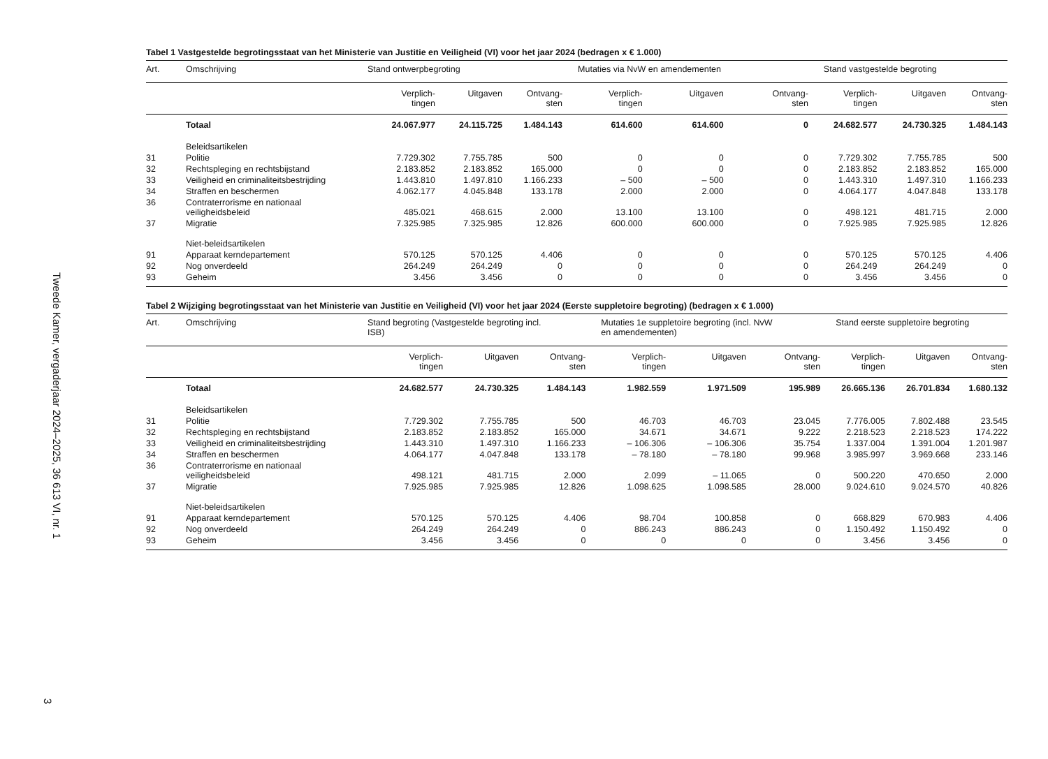Tweede Kamer, vergaderjaar 2024–2025, 36 613 VI, nr. 1
3
Tabel 1 Vastgestelde begrotingsstaat van het Ministerie van Justitie en Veiligheid (VI) voor het jaar 2024 (bedragen x € 1.000)
| Art. | Omschrijving | Stand ontwerpbegroting | | | Mutaties via NvW en amendementen | | | Stand vastgestelde begroting | | |
| --- | --- | --- | --- | --- | --- | --- | --- | --- | --- | --- |
| | | Verplich- tingen | Uitgaven | Ontvang- sten | Verplich- tingen | Uitgaven | Ontvang- sten | Verplich- tingen | Uitgaven | Ontvang- sten |
| | Totaal | 24.067.977 | 24.115.725 | 1.484.143 | 614.600 | 614.600 | 0 | 24.682.577 | 24.730.325 | 1.484.143 |
| | Beleidsartikelen | | | | | | | | | |
| 31 | Politie | 7.729.302 | 7.755.785 | 500 | 0 | 0 | 0 | 7.729.302 | 7.755.785 | 500 |
| 32 | Rechtspleging en rechtsbijstand | 2.183.852 | 2.183.852 | 165.000 | 0 | 0 | 0 | 2.183.852 | 2.183.852 | 165.000 |
| 33 | Veiligheid en criminaliteitsbestrijding | 1.443.810 | 1.497.810 | 1.166.233 | – 500 | – 500 | 0 | 1.443.310 | 1.497.310 | 1.166.233 |
| 34 | Straffen en beschermen | 4.062.177 | 4.045.848 | 133.178 | 2.000 | 2.000 | 0 | 4.064.177 | 4.047.848 | 133.178 |
| 36 | Contraterrorisme en nationaal veiligheidsbeleid | 485.021 | 468.615 | 2.000 | 13.100 | 13.100 | 0 | 498.121 | 481.715 | 2.000 |
| 37 | Migratie | 7.325.985 | 7.325.985 | 12.826 | 600.000 | 600.000 | 0 | 7.925.985 | 7.925.985 | 12.826 |
| | Niet-beleidsartikelen | | | | | | | | | |
| 91 | Apparaat kerndepartement | 570.125 | 570.125 | 4.406 | 0 | 0 | 0 | 570.125 | 570.125 | 4.406 |
| 92 | Nog onverdeeld | 264.249 | 264.249 | 0 | 0 | 0 | 0 | 264.249 | 264.249 | 0 |
| 93 | Geheim | 3.456 | 3.456 | 0 | 0 | 0 | 0 | 3.456 | 3.456 | 0 |
Tabel 2 Wijziging begrotingsstaat van het Ministerie van Justitie en Veiligheid (VI) voor het jaar 2024 (Eerste suppletoire begroting) (bedragen x € 1.000)
| Art. | Omschrijving | Stand begroting (Vastgestelde begroting incl. ISB) | | | Mutaties 1e suppletoire begroting (incl. NvW en amendementen) | | | Stand eerste suppletoire begroting | | |
| --- | --- | --- | --- | --- | --- | --- | --- | --- | --- | --- |
| | | Verplich- tingen | Uitgaven | Ontvang- sten | Verplich- tingen | Uitgaven | Ontvang- sten | Verplich- tingen | Uitgaven | Ontvang- sten |
| | Totaal | 24.682.577 | 24.730.325 | 1.484.143 | 1.982.559 | 1.971.509 | 195.989 | 26.665.136 | 26.701.834 | 1.680.132 |
| | Beleidsartikelen | | | | | | | | | |
| 31 | Politie | 7.729.302 | 7.755.785 | 500 | 46.703 | 46.703 | 23.045 | 7.776.005 | 7.802.488 | 23.545 |
| 32 | Rechtspleging en rechtsbijstand | 2.183.852 | 2.183.852 | 165.000 | 34.671 | 34.671 | 9.222 | 2.218.523 | 2.218.523 | 174.222 |
| 33 | Veiligheid en criminaliteitsbestrijding | 1.443.310 | 1.497.310 | 1.166.233 | – 106.306 | – 106.306 | 35.754 | 1.337.004 | 1.391.004 | 1.201.987 |
| 34 | Straffen en beschermen | 4.064.177 | 4.047.848 | 133.178 | – 78.180 | – 78.180 | 99.968 | 3.985.997 | 3.969.668 | 233.146 |
| 36 | Contraterrorisme en nationaal veiligheidsbeleid | 498.121 | 481.715 | 2.000 | 2.099 | – 11.065 | 0 | 500.220 | 470.650 | 2.000 |
| 37 | Migratie | 7.925.985 | 7.925.985 | 12.826 | 1.098.625 | 1.098.585 | 28.000 | 9.024.610 | 9.024.570 | 40.826 |
| | Niet-beleidsartikelen | | | | | | | | | |
| 91 | Apparaat kerndepartement | 570.125 | 570.125 | 4.406 | 98.704 | 100.858 | 0 | 668.829 | 670.983 | 4.406 |
| 92 | Nog onverdeeld | 264.249 | 264.249 | 0 | 886.243 | 886.243 | 0 | 1.150.492 | 1.150.492 | 0 |
| 93 | Geheim | 3.456 | 3.456 | 0 | 0 | 0 | 0 | 3.456 | 3.456 | 0 |